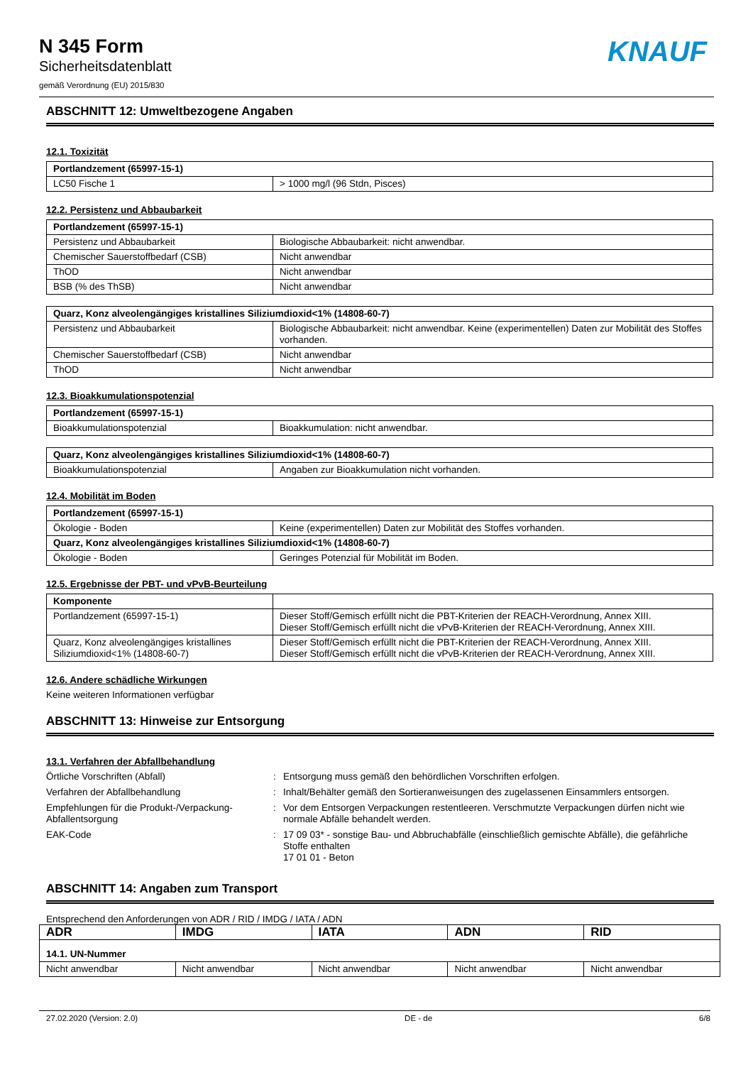N 345 Form
Sicherheitsdatenblatt
gemäß Verordnung (EU) 2015/830
KNAUF
ABSCHNITT 12: Umweltbezogene Angaben
12.1. Toxizität
| Portlandzement (65997-15-1) | |
| --- | --- |
| LC50 Fische 1 | > 1000 mg/l (96 Stdn, Pisces) |
12.2. Persistenz und Abbaubarkeit
| Portlandzement (65997-15-1) | |
| --- | --- |
| Persistenz und Abbaubarkeit | Biologische Abbaubarkeit: nicht anwendbar. |
| Chemischer Sauerstoffbedarf (CSB) | Nicht anwendbar |
| ThOD | Nicht anwendbar |
| BSB (% des ThSB) | Nicht anwendbar |
| Quarz, Konz alveolengängiges kristallines Siliziumdioxid<1% (14808-60-7) | |
| --- | --- |
| Persistenz und Abbaubarkeit | Biologische Abbaubarkeit: nicht anwendbar. Keine (experimentellen) Daten zur Mobilität des Stoffes vorhanden. |
| Chemischer Sauerstoffbedarf (CSB) | Nicht anwendbar |
| ThOD | Nicht anwendbar |
12.3. Bioakkumulationspotenzial
| Portlandzement (65997-15-1) | |
| --- | --- |
| Bioakkumulationspotenzial | Bioakkumulation: nicht anwendbar. |
| Quarz, Konz alveolengängiges kristallines Siliziumdioxid<1% (14808-60-7) | |
| --- | --- |
| Bioakkumulationspotenzial | Angaben zur Bioakkumulation nicht vorhanden. |
12.4. Mobilität im Boden
| Portlandzement (65997-15-1) | |
| --- | --- |
| Ökologie - Boden | Keine (experimentellen) Daten zur Mobilität des Stoffes vorhanden. |
| Quarz, Konz alveolengängiges kristallines Siliziumdioxid<1% (14808-60-7) | |
| Ökologie - Boden | Geringes Potenzial für Mobilität im Boden. |
12.5. Ergebnisse der PBT- und vPvB-Beurteilung
| Komponente | |
| --- | --- |
| Portlandzement (65997-15-1) | Dieser Stoff/Gemisch erfüllt nicht die PBT-Kriterien der REACH-Verordnung, Annex XIII. Dieser Stoff/Gemisch erfüllt nicht die vPvB-Kriterien der REACH-Verordnung, Annex XIII. |
| Quarz, Konz alveolengängiges kristallines Siliziumdioxid<1% (14808-60-7) | Dieser Stoff/Gemisch erfüllt nicht die PBT-Kriterien der REACH-Verordnung, Annex XIII. Dieser Stoff/Gemisch erfüllt nicht die vPvB-Kriterien der REACH-Verordnung, Annex XIII. |
12.6. Andere schädliche Wirkungen
Keine weiteren Informationen verfügbar
ABSCHNITT 13: Hinweise zur Entsorgung
13.1. Verfahren der Abfallbehandlung
Örtliche Vorschriften (Abfall)
:
Entsorgung muss gemäß den behördlichen Vorschriften erfolgen.
Verfahren der Abfallbehandlung
:
Inhalt/Behälter gemäß den Sortieranweisungen des zugelassenen Einsammlers entsorgen.
Empfehlungen für die Produkt-/Verpackung-Abfallentsorgung
:
Vor dem Entsorgen Verpackungen restentleeren. Verschmutzte Verpackungen dürfen nicht wie normale Abfälle behandelt werden.
EAK-Code
:
17 09 03* - sonstige Bau- und Abbruchabfälle (einschließlich gemischte Abfälle), die gefährliche Stoffe enthalten
17 01 01 - Beton
ABSCHNITT 14: Angaben zum Transport
Entsprechend den Anforderungen von ADR / RID / IMDG / IATA / ADN
| ADR | IMDG | IATA | ADN | RID |
| --- | --- | --- | --- | --- |
| 14.1. UN-Nummer | | | | |
| Nicht anwendbar | Nicht anwendbar | Nicht anwendbar | Nicht anwendbar | Nicht anwendbar |
27.02.2020 (Version: 2.0) DE - de 6/8